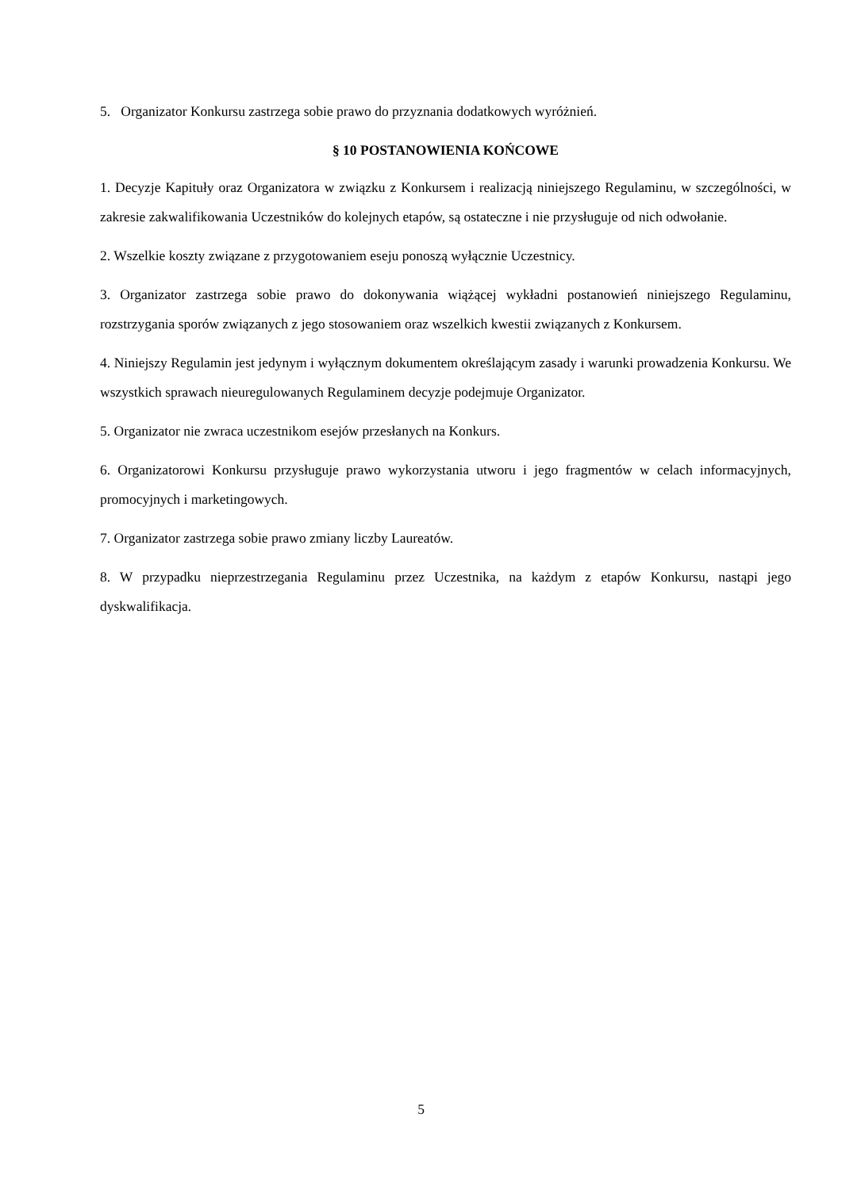5. Organizator Konkursu zastrzega sobie prawo do przyznania dodatkowych wyróżnień.
§ 10 POSTANOWIENIA KOŃCOWE
1. Decyzje Kapituły oraz Organizatora w związku z Konkursem i realizacją niniejszego Regulaminu, w szczególności, w zakresie zakwalifikowania Uczestników do kolejnych etapów, są ostateczne i nie przysługuje od nich odwołanie.
2. Wszelkie koszty związane z przygotowaniem eseju ponoszą wyłącznie Uczestnicy.
3. Organizator zastrzega sobie prawo do dokonywania wiążącej wykładni postanowień niniejszego Regulaminu, rozstrzygania sporów związanych z jego stosowaniem oraz wszelkich kwestii związanych z Konkursem.
4. Niniejszy Regulamin jest jedynym i wyłącznym dokumentem określającym zasady i warunki prowadzenia Konkursu. We wszystkich sprawach nieuregulowanych Regulaminem decyzje podejmuje Organizator.
5. Organizator nie zwraca uczestnikom esejów przesłanych na Konkurs.
6. Organizatorowi Konkursu przysługuje prawo wykorzystania utworu i jego fragmentów w celach informacyjnych, promocyjnych i marketingowych.
7. Organizator zastrzega sobie prawo zmiany liczby Laureatów.
8. W przypadku nieprzestrzegania Regulaminu przez Uczestnika, na każdym z etapów Konkursu, nastąpi jego dyskwalifikacja.
5